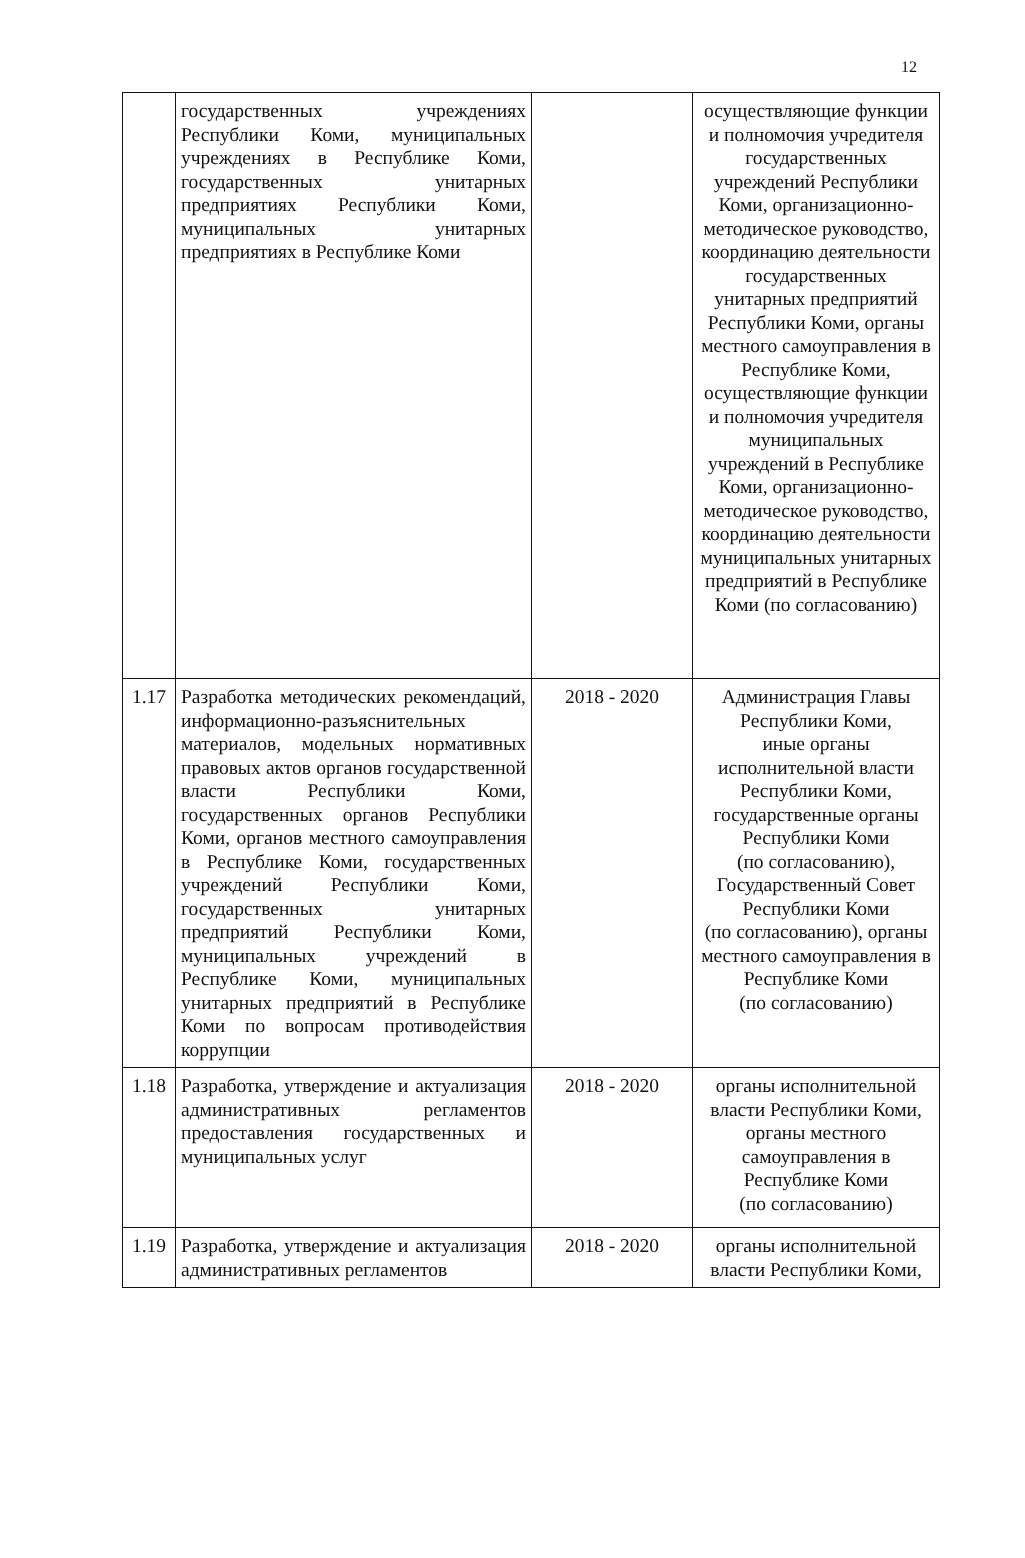12
| | государственных учреждениях Республики Коми, муниципальных учреждениях в Республике Коми, государственных унитарных предприятиях Республики Коми, муниципальных унитарных предприятиях в Республике Коми | | осуществляющие функции и полномочия учредителя государственных учреждений Республики Коми, организационно-методическое руководство, координацию деятельности государственных унитарных предприятий Республики Коми, органы местного самоуправления в Республике Коми, осуществляющие функции и полномочия учредителя муниципальных учреждений в Республике Коми, организационно-методическое руководство, координацию деятельности муниципальных унитарных предприятий в Республике Коми (по согласованию) |
| 1.17 | Разработка методических рекомендаций, информационно-разъяснительных материалов, модельных нормативных правовых актов органов государственной власти Республики Коми, государственных органов Республики Коми, органов местного самоуправления в Республике Коми, государственных учреждений Республики Коми, государственных унитарных предприятий Республики Коми, муниципальных учреждений в Республике Коми, муниципальных унитарных предприятий в Республике Коми по вопросам противодействия коррупции | 2018 - 2020 | Администрация Главы Республики Коми, иные органы исполнительной власти Республики Коми, государственные органы Республики Коми (по согласованию), Государственный Совет Республики Коми (по согласованию), органы местного самоуправления в Республике Коми (по согласованию) |
| 1.18 | Разработка, утверждение и актуализация административных регламентов предоставления государственных и муниципальных услуг | 2018 - 2020 | органы исполнительной власти Республики Коми, органы местного самоуправления в Республике Коми (по согласованию) |
| 1.19 | Разработка, утверждение и актуализация административных регламентов | 2018 - 2020 | органы исполнительной власти Республики Коми, |